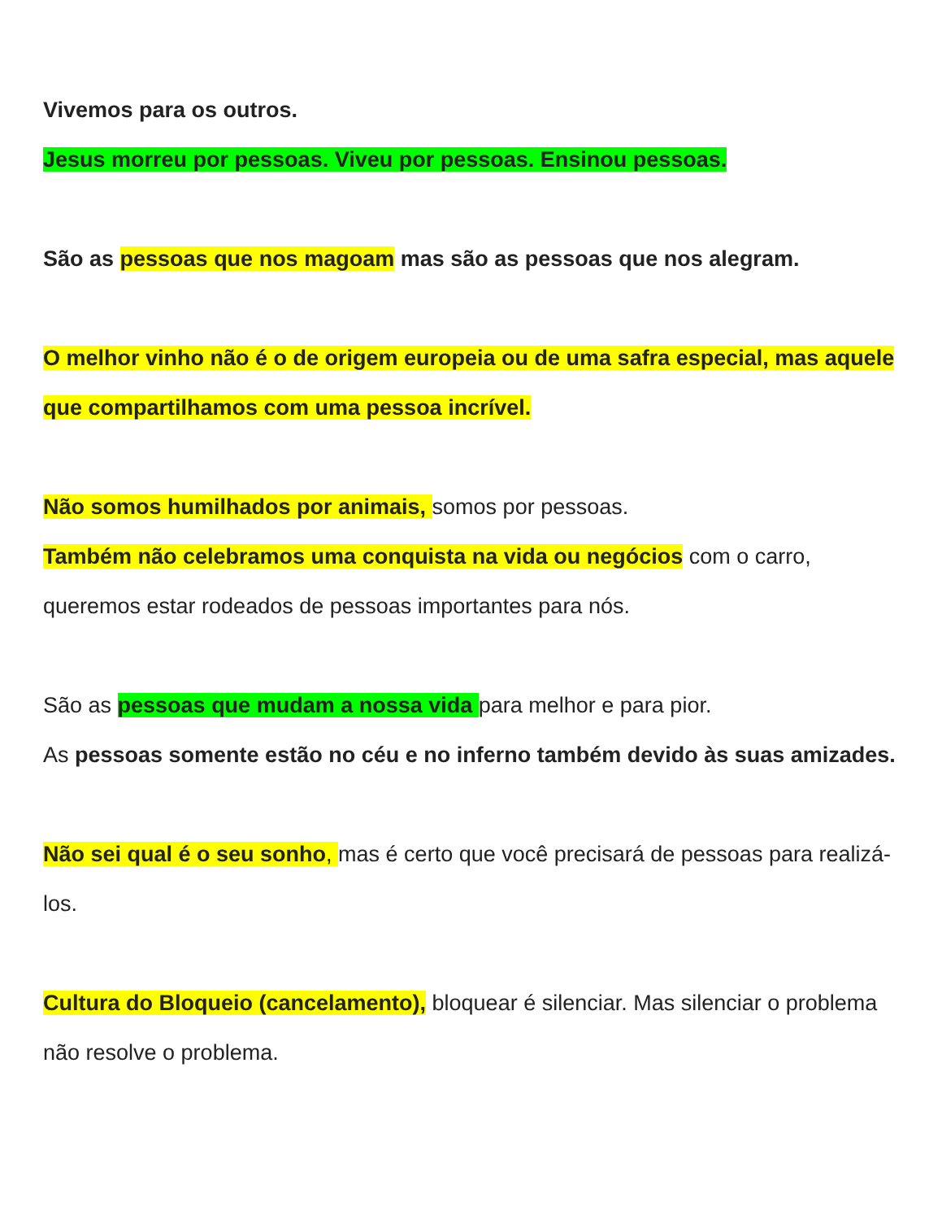Vivemos para os outros.
Jesus morreu por pessoas. Viveu por pessoas. Ensinou pessoas.
São as pessoas que nos magoam mas são as pessoas que nos alegram.
O melhor vinho não é o de origem europeia ou de uma safra especial, mas aquele que compartilhamos com uma pessoa incrível.
Não somos humilhados por animais, somos por pessoas.
Também não celebramos uma conquista na vida ou negócios com o carro, queremos estar rodeados de pessoas importantes para nós.
São as pessoas que mudam a nossa vida para melhor e para pior.
As pessoas somente estão no céu e no inferno também devido às suas amizades.
Não sei qual é o seu sonho, mas é certo que você precisará de pessoas para realizá-los.
Cultura do Bloqueio (cancelamento), bloquear é silenciar. Mas silenciar o problema não resolve o problema.